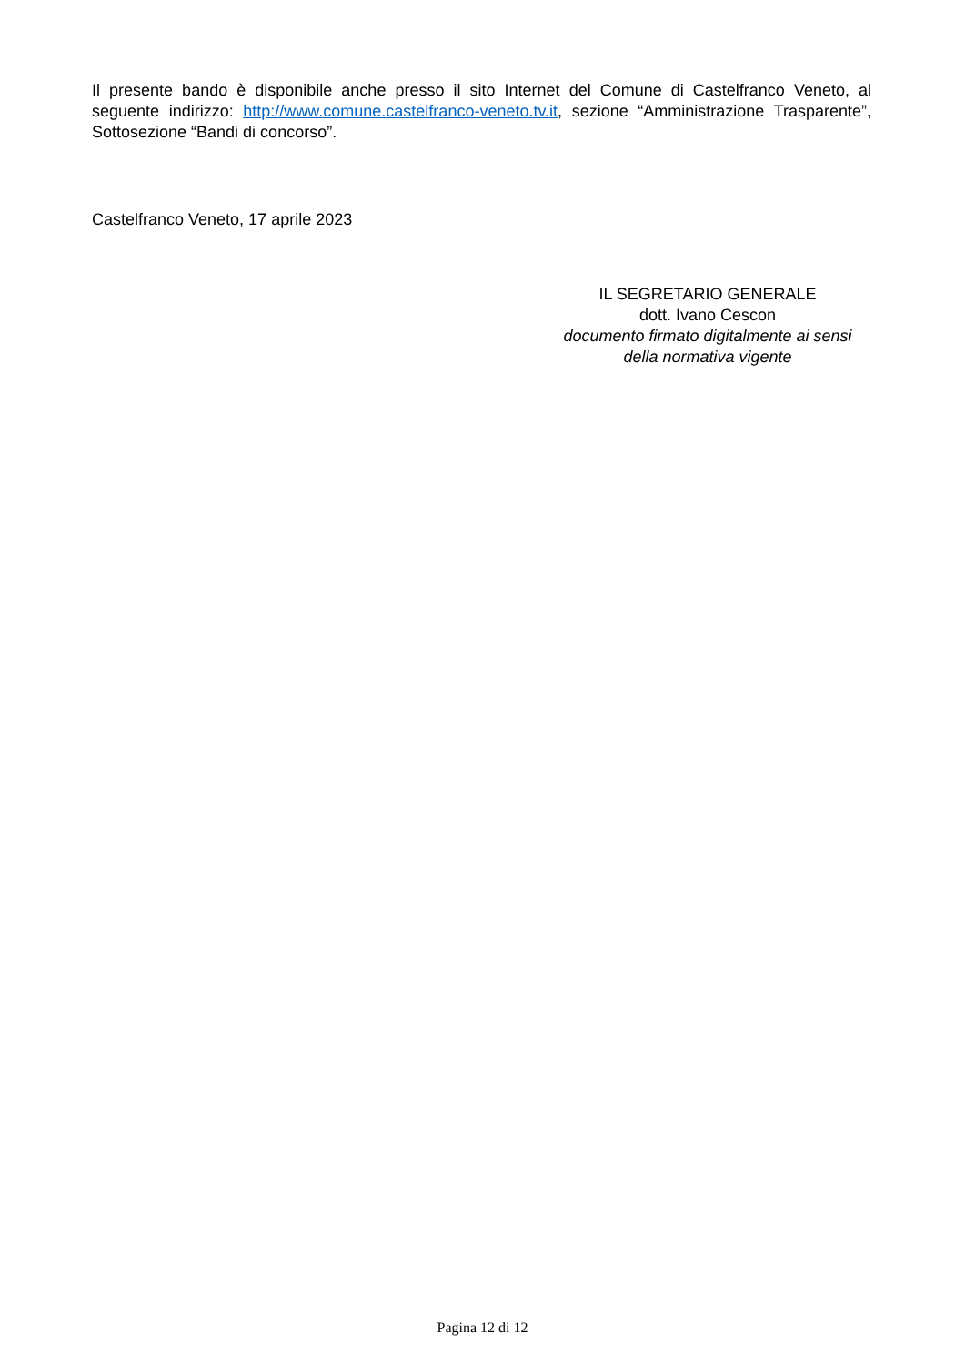Il presente bando è disponibile anche presso il sito Internet del Comune di Castelfranco Veneto, al seguente indirizzo: http://www.comune.castelfranco-veneto.tv.it, sezione “Amministrazione Trasparente”, Sottosezione “Bandi di concorso”.
Castelfranco Veneto, 17 aprile 2023
IL SEGRETARIO GENERALE
dott. Ivano Cescon
documento firmato digitalmente ai sensi della normativa vigente
Pagina 12 di 12